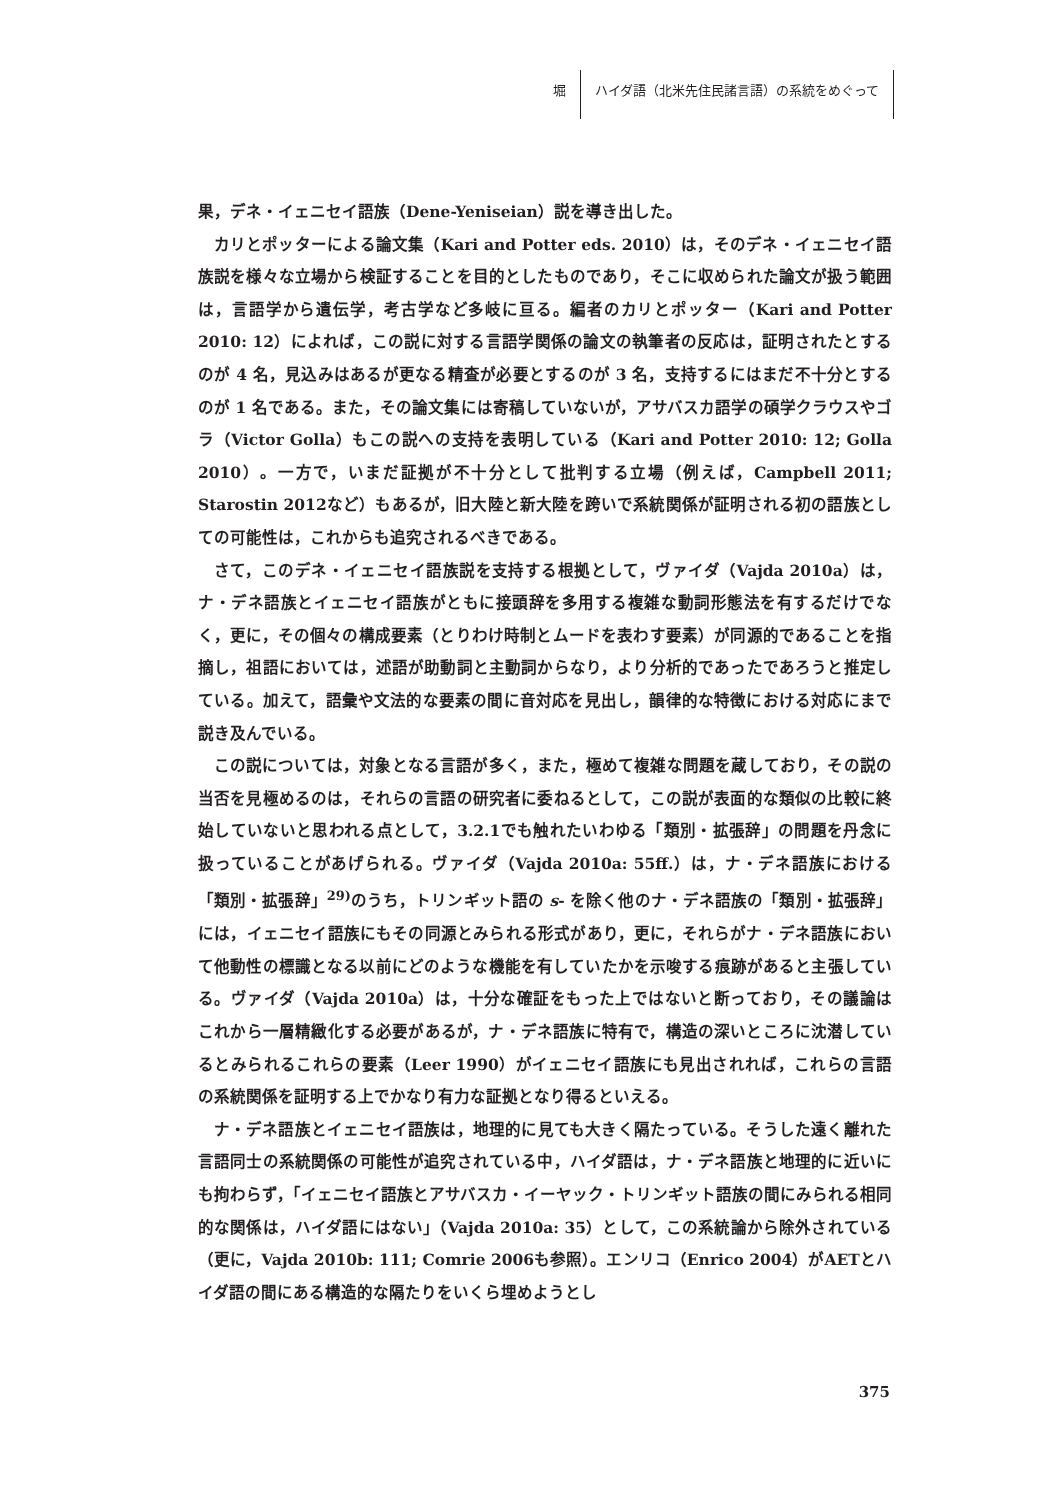堀 ハイダ語（北米先住民諸言語）の系統をめぐって
果，デネ・イェニセイ語族（Dene-Yeniseian）説を導き出した。
カリとポッターによる論文集（Kari and Potter eds. 2010）は，そのデネ・イェニセイ語族説を様々な立場から検証することを目的としたものであり，そこに収められた論文が扱う範囲は，言語学から遺伝学，考古学など多岐に亘る。編者のカリとポッター（Kari and Potter 2010: 12）によれば，この説に対する言語学関係の論文の執筆者の反応は，証明されたとするのが 4 名，見込みはあるが更なる精査が必要とするのが 3 名，支持するにはまだ不十分とするのが 1 名である。また，その論文集には寄稿していないが，アサバスカ語学の碩学クラウスやゴラ（Victor Golla）もこの説への支持を表明している（Kari and Potter 2010: 12; Golla 2010）。一方で，いまだ証拠が不十分として批判する立場（例えば，Campbell 2011; Starostin 2012など）もあるが，旧大陸と新大陸を跨いで系統関係が証明される初の語族としての可能性は，これからも追究されるべきである。
さて，このデネ・イェニセイ語族説を支持する根拠として，ヴァイダ（Vajda 2010a）は，ナ・デネ語族とイェニセイ語族がともに接頭辞を多用する複雑な動詞形態法を有するだけでなく，更に，その個々の構成要素（とりわけ時制とムードを表わす要素）が同源的であることを指摘し，祖語においては，述語が助動詞と主動詞からなり，より分析的であったであろうと推定している。加えて，語彙や文法的な要素の間に音対応を見出し，韻律的な特徴における対応にまで説き及んでいる。
この説については，対象となる言語が多く，また，極めて複雑な問題を蔵しており，その説の当否を見極めるのは，それらの言語の研究者に委ねるとして，この説が表面的な類似の比較に終始していないと思われる点として，3.2.1でも触れたいわゆる「類別・拡張辞」の問題を丹念に扱っていることがあげられる。ヴァイダ（Vajda 2010a: 55ff.）は，ナ・デネ語族における「類別・拡張辞」<sup>29)</sup>のうち，トリンギット語の s- を除く他のナ・デネ語族の「類別・拡張辞」には，イェニセイ語族にもその同源とみられる形式があり，更に，それらがナ・デネ語族において他動性の標識となる以前にどのような機能を有していたかを示唆する痕跡があると主張している。ヴァイダ（Vajda 2010a）は，十分な確証をもった上ではないと断っており，その議論はこれから一層精緻化する必要があるが，ナ・デネ語族に特有で，構造の深いところに沈潜しているとみられるこれらの要素（Leer 1990）がイェニセイ語族にも見出されれば，これらの言語の系統関係を証明する上でかなり有力な証拠となり得るといえる。
ナ・デネ語族とイェニセイ語族は，地理的に見ても大きく隔たっている。そうした遠く離れた言語同士の系統関係の可能性が追究されている中，ハイダ語は，ナ・デネ語族と地理的に近いにも拘わらず，「イェニセイ語族とアサバスカ・イーヤック・トリンギット語族の間にみられる相同的な関係は，ハイダ語にはない」（Vajda 2010a: 35）として，この系統論から除外されている（更に，Vajda 2010b: 111; Comrie 2006も参照）。エンリコ（Enrico 2004）がAETとハイダ語の間にある構造的な隔たりをいくら埋めようとし
375